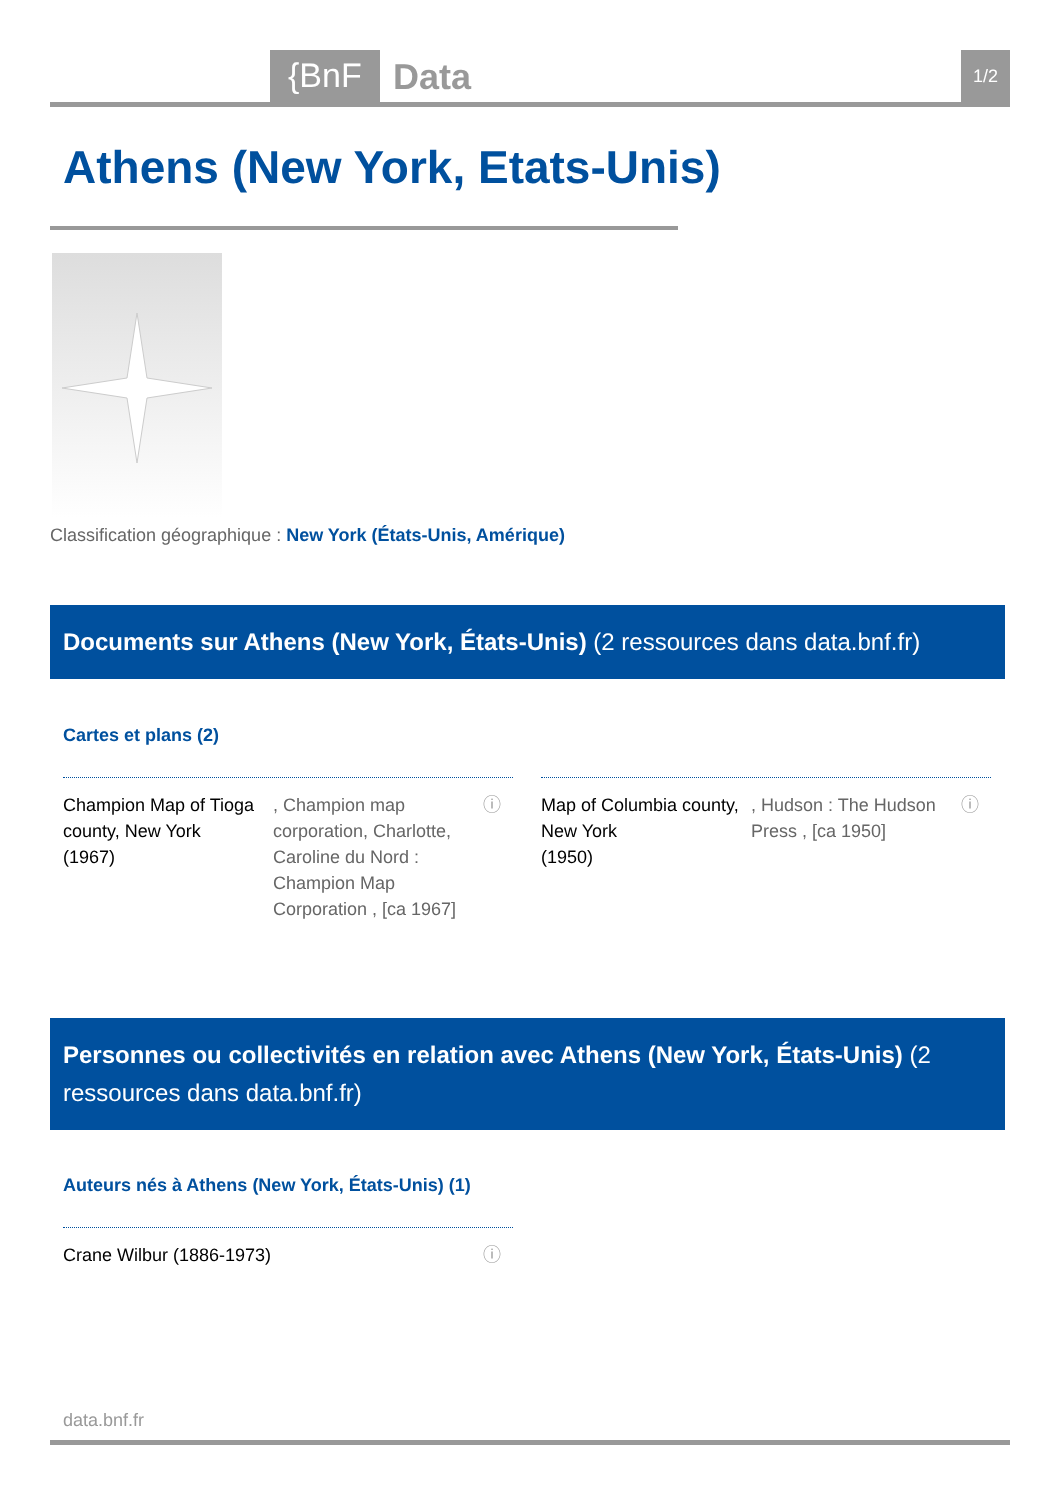{BnF Data 1/2
Athens (New York, Etats-Unis)
Classification géographique : New York (États-Unis, Amérique)
Documents sur Athens (New York, États-Unis) (2 ressources dans data.bnf.fr)
Cartes et plans (2)
Champion Map of Tioga county, New York
(1967)
, Champion map corporation, Charlotte, Caroline du Nord : Champion Map Corporation , [ca 1967]
ⓘ
Map of Columbia county, New York
(1950)
, Hudson : The Hudson Press , [ca 1950]
ⓘ
Personnes ou collectivités en relation avec Athens (New York, États-Unis) (2 ressources dans data.bnf.fr)
Auteurs nés à Athens (New York, États-Unis) (1)
Crane Wilbur (1886-1973) ⓘ
data.bnf.fr